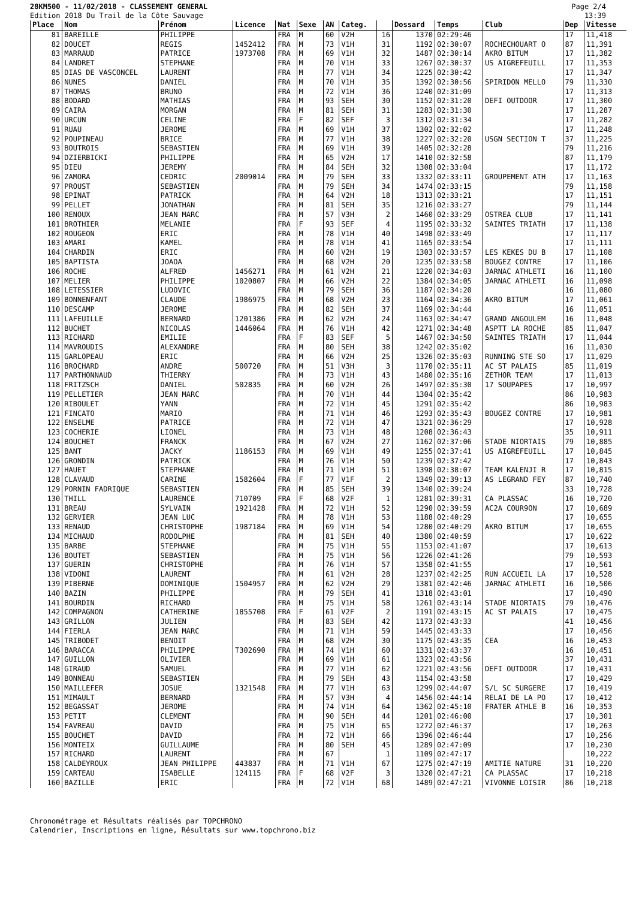28KM500 - 11/02/2018 - CLASSEMENT GENERAL
Edition 2018 Du Trail de la Côte Sauvage
Page 2/4
13:39
| Place | Nom | Prénom | Licence | Nat | Sexe | AN | Categ. | | Dossard | Temps | Club | Dep | Vitesse |
| --- | --- | --- | --- | --- | --- | --- | --- | --- | --- | --- | --- | --- | --- |
| 81 | BAREILLE | PHILIPPE | | FRA | M | 60 | V2H | 16 | 1370 | 02:29:46 | | 17 | 11,418 |
| 82 | DOUCET | REGIS | 1452412 | FRA | M | 73 | V1H | 31 | 1192 | 02:30:07 | ROCHECHOUART O | 87 | 11,391 |
| 83 | MARRAUD | PATRICE | 1973708 | FRA | M | 69 | V1H | 32 | 1487 | 02:30:14 | AKRO BITUM | 17 | 11,382 |
| 84 | LANDRET | STEPHANE | | FRA | M | 70 | V1H | 33 | 1267 | 02:30:37 | US AIGREFEUILL | 17 | 11,353 |
| 85 | DIAS DE VASCONCEL | LAURENT | | FRA | M | 77 | V1H | 34 | 1225 | 02:30:42 | | 17 | 11,347 |
| 86 | NUNES | DANIEL | | FRA | M | 70 | V1H | 35 | 1392 | 02:30:56 | SPIRIDON MELLO | 79 | 11,330 |
| 87 | THOMAS | BRUNO | | FRA | M | 72 | V1H | 36 | 1240 | 02:31:09 | | 17 | 11,313 |
| 88 | BODARD | MATHIAS | | FRA | M | 93 | SEH | 30 | 1152 | 02:31:20 | DEFI OUTDOOR | 17 | 11,300 |
| 89 | CAIRA | MORGAN | | FRA | M | 81 | SEH | 31 | 1283 | 02:31:30 | | 17 | 11,287 |
| 90 | URCUN | CELINE | | FRA | F | 82 | SEF | 3 | 1312 | 02:31:34 | | 17 | 11,282 |
| 91 | RUAU | JEROME | | FRA | M | 69 | V1H | 37 | 1302 | 02:32:02 | | 17 | 11,248 |
| 92 | POUPINEAU | BRICE | | FRA | M | 77 | V1H | 38 | 1227 | 02:32:20 | USGN SECTION T | 37 | 11,225 |
| 93 | BOUTROIS | SEBASTIEN | | FRA | M | 69 | V1H | 39 | 1405 | 02:32:28 | | 79 | 11,216 |
| 94 | DZIERBICKI | PHILIPPE | | FRA | M | 65 | V2H | 17 | 1410 | 02:32:58 | | 87 | 11,179 |
| 95 | DIEU | JEREMY | | FRA | M | 84 | SEH | 32 | 1308 | 02:33:04 | | 17 | 11,172 |
| 96 | ZAMORA | CEDRIC | 2009014 | FRA | M | 79 | SEH | 33 | 1332 | 02:33:11 | GROUPEMENT ATH | 17 | 11,163 |
| 97 | PROUST | SEBASTIEN | | FRA | M | 79 | SEH | 34 | 1474 | 02:33:15 | | 79 | 11,158 |
| 98 | EPINAT | PATRICK | | FRA | M | 64 | V2H | 18 | 1313 | 02:33:21 | | 17 | 11,151 |
| 99 | PELLET | JONATHAN | | FRA | M | 81 | SEH | 35 | 1216 | 02:33:27 | | 79 | 11,144 |
| 100 | RENOUX | JEAN MARC | | FRA | M | 57 | V3H | 2 | 1460 | 02:33:29 | OSTREA CLUB | 17 | 11,141 |
| 101 | BROTHIER | MELANIE | | FRA | F | 93 | SEF | 4 | 1195 | 02:33:32 | SAINTES TRIATH | 17 | 11,138 |
| 102 | ROUGEON | ERIC | | FRA | M | 78 | V1H | 40 | 1498 | 02:33:49 | | 17 | 11,117 |
| 103 | AMARI | KAMEL | | FRA | M | 78 | V1H | 41 | 1165 | 02:33:54 | | 17 | 11,111 |
| 104 | CHARDIN | ERIC | | FRA | M | 60 | V2H | 19 | 1303 | 02:33:57 | LES KEKES DU B | 17 | 11,108 |
| 105 | BAPTISTA | JOAOA | | FRA | M | 68 | V2H | 20 | 1235 | 02:33:58 | BOUGEZ CONTRE | 17 | 11,106 |
| 106 | ROCHE | ALFRED | 1456271 | FRA | M | 61 | V2H | 21 | 1220 | 02:34:03 | JARNAC ATHLETI | 16 | 11,100 |
| 107 | MELIER | PHILIPPE | 1020807 | FRA | M | 66 | V2H | 22 | 1384 | 02:34:05 | JARNAC ATHLETI | 16 | 11,098 |
| 108 | LETESSIER | LUDOVIC | | FRA | M | 79 | SEH | 36 | 1187 | 02:34:20 | | 16 | 11,080 |
| 109 | BONNENFANT | CLAUDE | 1986975 | FRA | M | 68 | V2H | 23 | 1164 | 02:34:36 | AKRO BITUM | 17 | 11,061 |
| 110 | DESCAMP | JEROME | | FRA | M | 82 | SEH | 37 | 1169 | 02:34:44 | | 16 | 11,051 |
| 111 | LAFEUILLE | BERNARD | 1201386 | FRA | M | 62 | V2H | 24 | 1163 | 02:34:47 | GRAND ANGOULEM | 16 | 11,048 |
| 112 | BUCHET | NICOLAS | 1446064 | FRA | M | 76 | V1H | 42 | 1271 | 02:34:48 | ASPTT LA ROCHE | 85 | 11,047 |
| 113 | RICHARD | EMILIE | | FRA | F | 83 | SEF | 5 | 1467 | 02:34:50 | SAINTES TRIATH | 17 | 11,044 |
| 114 | MAVROUDIS | ALEXANDRE | | FRA | M | 80 | SEH | 38 | 1242 | 02:35:02 | | 16 | 11,030 |
| 115 | GARLOPEAU | ERIC | | FRA | M | 66 | V2H | 25 | 1326 | 02:35:03 | RUNNING STE SO | 17 | 11,029 |
| 116 | BROCHARD | ANDRE | 500720 | FRA | M | 51 | V3H | 3 | 1170 | 02:35:11 | AC ST PALAIS | 85 | 11,019 |
| 117 | PARTHONNAUD | THIERRY | | FRA | M | 73 | V1H | 43 | 1480 | 02:35:16 | ZETHOR TEAM | 17 | 11,013 |
| 118 | FRITZSCH | DANIEL | 502835 | FRA | M | 60 | V2H | 26 | 1497 | 02:35:30 | 17 SOUPAPES | 17 | 10,997 |
| 119 | PELLETIER | JEAN MARC | | FRA | M | 70 | V1H | 44 | 1304 | 02:35:42 | | 86 | 10,983 |
| 120 | RIBOULET | YANN | | FRA | M | 72 | V1H | 45 | 1291 | 02:35:42 | | 86 | 10,983 |
| 121 | FINCATO | MARIO | | FRA | M | 71 | V1H | 46 | 1293 | 02:35:43 | BOUGEZ CONTRE | 17 | 10,981 |
| 122 | ENSELME | PATRICE | | FRA | M | 72 | V1H | 47 | 1321 | 02:36:29 | | 17 | 10,928 |
| 123 | COCHERIE | LIONEL | | FRA | M | 73 | V1H | 48 | 1208 | 02:36:43 | | 35 | 10,911 |
| 124 | BOUCHET | FRANCK | | FRA | M | 67 | V2H | 27 | 1162 | 02:37:06 | STADE NIORTAIS | 79 | 10,885 |
| 125 | BANT | JACKY | 1186153 | FRA | M | 69 | V1H | 49 | 1255 | 02:37:41 | US AIGREFEUILL | 17 | 10,845 |
| 126 | GRONDIN | PATRICK | | FRA | M | 76 | V1H | 50 | 1239 | 02:37:42 | | 17 | 10,843 |
| 127 | HAUET | STEPHANE | | FRA | M | 71 | V1H | 51 | 1398 | 02:38:07 | TEAM KALENJI R | 17 | 10,815 |
| 128 | CLAVAUD | CARINE | 1582604 | FRA | F | 77 | V1F | 2 | 1349 | 02:39:13 | AS LEGRAND FEY | 87 | 10,740 |
| 129 | PORNIN FADRIQUE | SEBASTIEN | | FRA | M | 85 | SEH | 39 | 1340 | 02:39:24 | | 33 | 10,728 |
| 130 | THILL | LAURENCE | 710709 | FRA | F | 68 | V2F | 1 | 1281 | 02:39:31 | CA PLASSAC | 16 | 10,720 |
| 131 | BREAU | SYLVAIN | 1921428 | FRA | M | 72 | V1H | 52 | 1290 | 02:39:59 | AC2A COUR9ON | 17 | 10,689 |
| 132 | GERVIER | JEAN LUC | | FRA | M | 78 | V1H | 53 | 1188 | 02:40:29 | | 17 | 10,655 |
| 133 | RENAUD | CHRISTOPHE | 1987184 | FRA | M | 69 | V1H | 54 | 1280 | 02:40:29 | AKRO BITUM | 17 | 10,655 |
| 134 | MICHAUD | RODOLPHE | | FRA | M | 81 | SEH | 40 | 1380 | 02:40:59 | | 17 | 10,622 |
| 135 | BARBE | STEPHANE | | FRA | M | 75 | V1H | 55 | 1153 | 02:41:07 | | 17 | 10,613 |
| 136 | BOUTET | SEBASTIEN | | FRA | M | 75 | V1H | 56 | 1226 | 02:41:26 | | 79 | 10,593 |
| 137 | GUERIN | CHRISTOPHE | | FRA | M | 76 | V1H | 57 | 1358 | 02:41:55 | | 17 | 10,561 |
| 138 | VIDONI | LAURENT | | FRA | M | 61 | V2H | 28 | 1237 | 02:42:25 | RUN ACCUEIL LA | 17 | 10,528 |
| 139 | PIBERNE | DOMINIQUE | 1504957 | FRA | M | 62 | V2H | 29 | 1381 | 02:42:46 | JARNAC ATHLETI | 16 | 10,506 |
| 140 | BAZIN | PHILIPPE | | FRA | M | 79 | SEH | 41 | 1318 | 02:43:01 | | 17 | 10,490 |
| 141 | BOURDIN | RICHARD | | FRA | M | 75 | V1H | 58 | 1261 | 02:43:14 | STADE NIORTAIS | 79 | 10,476 |
| 142 | COMPAGNON | CATHERINE | 1855708 | FRA | F | 61 | V2F | 2 | 1191 | 02:43:15 | AC ST PALAIS | 17 | 10,475 |
| 143 | GRILLON | JULIEN | | FRA | M | 83 | SEH | 42 | 1173 | 02:43:33 | | 41 | 10,456 |
| 144 | FIERLA | JEAN MARC | | FRA | M | 71 | V1H | 59 | 1445 | 02:43:33 | | 17 | 10,456 |
| 145 | TRIBODET | BENOIT | | FRA | M | 68 | V2H | 30 | 1175 | 02:43:35 | CEA | 16 | 10,453 |
| 146 | BARACCA | PHILIPPE | T302690 | FRA | M | 74 | V1H | 60 | 1331 | 02:43:37 | | 16 | 10,451 |
| 147 | GUILLON | OLIVIER | | FRA | M | 69 | V1H | 61 | 1323 | 02:43:56 | | 37 | 10,431 |
| 148 | GIRAUD | SAMUEL | | FRA | M | 77 | V1H | 62 | 1221 | 02:43:56 | DEFI OUTDOOR | 17 | 10,431 |
| 149 | BONNEAU | SEBASTIEN | | FRA | M | 79 | SEH | 43 | 1154 | 02:43:58 | | 17 | 10,429 |
| 150 | MAILLEFER | JOSUE | 1321548 | FRA | M | 77 | V1H | 63 | 1299 | 02:44:07 | S/L SC SURGERE | 17 | 10,419 |
| 151 | MIMAULT | BERNARD | | FRA | M | 57 | V3H | 4 | 1456 | 02:44:14 | RELAI DE LA PO | 17 | 10,412 |
| 152 | BEGASSAT | JEROME | | FRA | M | 74 | V1H | 64 | 1362 | 02:45:10 | FRATER ATHLE B | 16 | 10,353 |
| 153 | PETIT | CLEMENT | | FRA | M | 90 | SEH | 44 | 1201 | 02:46:00 | | 17 | 10,301 |
| 154 | FAVREAU | DAVID | | FRA | M | 75 | V1H | 65 | 1272 | 02:46:37 | | 17 | 10,263 |
| 155 | BOUCHET | DAVID | | FRA | M | 72 | V1H | 66 | 1396 | 02:46:44 | | 17 | 10,256 |
| 156 | MONTEIX | GUILLAUME | | FRA | M | 80 | SEH | 45 | 1289 | 02:47:09 | | 17 | 10,230 |
| 157 | RICHARD | LAURENT | | FRA | M | 67 | | 1 | 1109 | 02:47:17 | | | 10,222 |
| 158 | CALDEYROUX | JEAN PHILIPPE | 443837 | FRA | M | 71 | V1H | 67 | 1275 | 02:47:19 | AMITIE NATURE | 31 | 10,220 |
| 159 | CARTEAU | ISABELLE | 124115 | FRA | F | 68 | V2F | 3 | 1320 | 02:47:21 | CA PLASSAC | 17 | 10,218 |
| 160 | BAZILLE | ERIC | | FRA | M | 72 | V1H | 68 | 1489 | 02:47:21 | VIVONNE LOISIR | 86 | 10,218 |
Chronométrage et Résultats réalisés par TOPCHRONO
Calendrier, Inscriptions en ligne, Résultats sur www.topchrono.biz